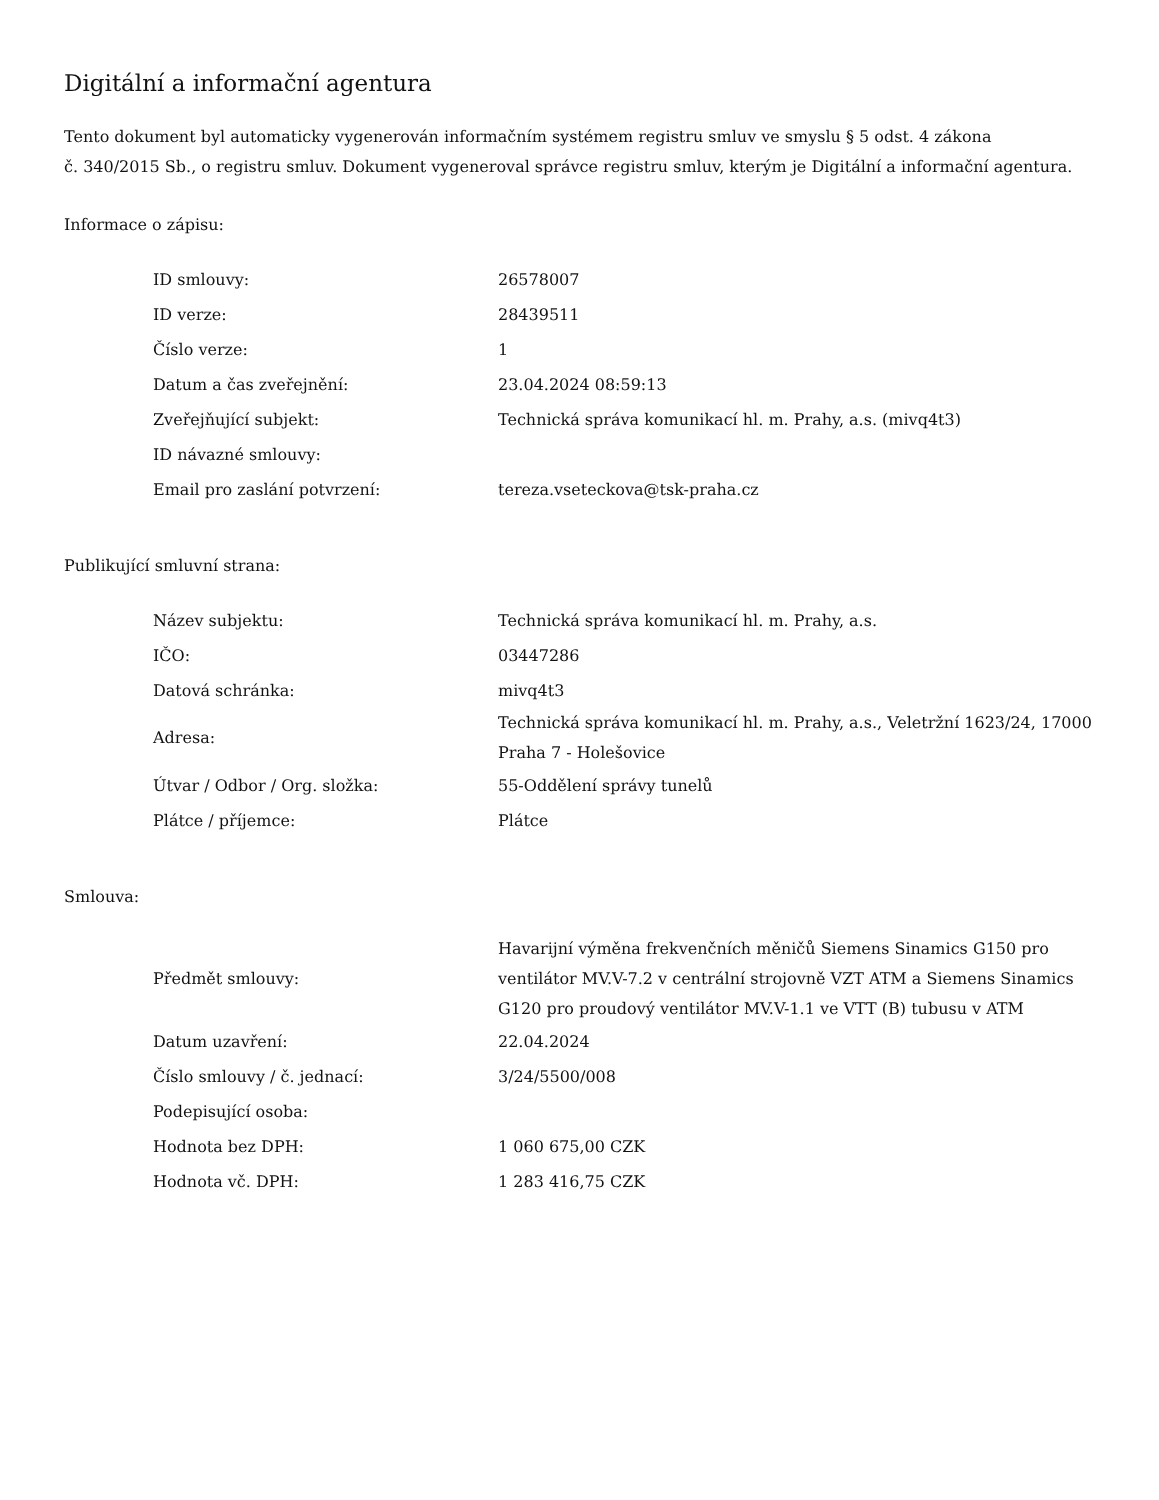Digitální a informační agentura
Tento dokument byl automaticky vygenerován informačním systémem registru smluv ve smyslu § 5 odst. 4 zákona
č. 340/2015 Sb., o registru smluv. Dokument vygeneroval správce registru smluv, kterým je Digitální a informační agentura.
Informace o zápisu:
| ID smlouvy: | 26578007 |
| ID verze: | 28439511 |
| Číslo verze: | 1 |
| Datum a čas zveřejnění: | 23.04.2024 08:59:13 |
| Zveřejňující subjekt: | Technická správa komunikací hl. m. Prahy, a.s. (mivq4t3) |
| ID návazné smlouvy: | |
| Email pro zaslání potvrzení: | tereza.vseteckova@tsk-praha.cz |
Publikující smluvní strana:
| Název subjektu: | Technická správa komunikací hl. m. Prahy, a.s. |
| IČO: | 03447286 |
| Datová schránka: | mivq4t3 |
| Adresa: | Technická správa komunikací hl. m. Prahy, a.s., Veletržní 1623/24, 17000 Praha 7 - Holešovice |
| Útvar / Odbor / Org. složka: | 55-Oddělení správy tunelů |
| Plátce / příjemce: | Plátce |
Smlouva:
| Předmět smlouvy: | Havarijní výměna frekvenčních měničů Siemens Sinamics G150 pro ventilátor MV.V-7.2 v centrální strojovně VZT ATM a Siemens Sinamics G120 pro proudový ventilátor MV.V-1.1 ve VTT (B) tubusu v ATM |
| Datum uzavření: | 22.04.2024 |
| Číslo smlouvy / č. jednací: | 3/24/5500/008 |
| Podepisující osoba: | |
| Hodnota bez DPH: | 1 060 675,00 CZK |
| Hodnota vč. DPH: | 1 283 416,75 CZK |